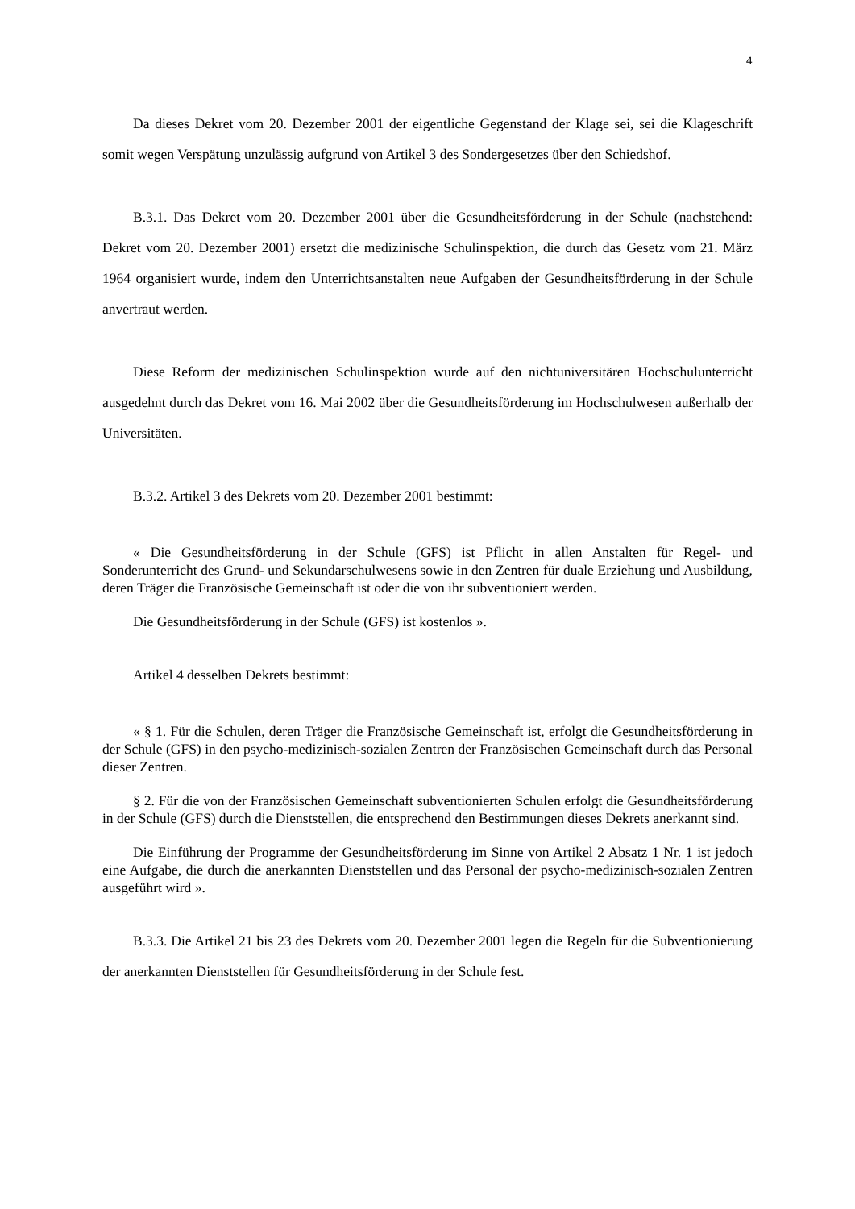4
Da dieses Dekret vom 20. Dezember 2001 der eigentliche Gegenstand der Klage sei, sei die Klageschrift somit wegen Verspätung unzulässig aufgrund von Artikel 3 des Sondergesetzes über den Schiedshof.
B.3.1. Das Dekret vom 20. Dezember 2001 über die Gesundheitsförderung in der Schule (nachstehend: Dekret vom 20. Dezember 2001) ersetzt die medizinische Schulinspektion, die durch das Gesetz vom 21. März 1964 organisiert wurde, indem den Unterrichtsanstalten neue Aufgaben der Gesundheitsförderung in der Schule anvertraut werden.
Diese Reform der medizinischen Schulinspektion wurde auf den nichtuniversitären Hochschulunterricht ausgedehnt durch das Dekret vom 16. Mai 2002 über die Gesundheitsförderung im Hochschulwesen außerhalb der Universitäten.
B.3.2. Artikel 3 des Dekrets vom 20. Dezember 2001 bestimmt:
« Die Gesundheitsförderung in der Schule (GFS) ist Pflicht in allen Anstalten für Regel- und Sonderunterricht des Grund- und Sekundarschulwesens sowie in den Zentren für duale Erziehung und Ausbildung, deren Träger die Französische Gemeinschaft ist oder die von ihr subventioniert werden.
Die Gesundheitsförderung in der Schule (GFS) ist kostenlos ».
Artikel 4 desselben Dekrets bestimmt:
« § 1. Für die Schulen, deren Träger die Französische Gemeinschaft ist, erfolgt die Gesundheitsförderung in der Schule (GFS) in den psycho-medizinisch-sozialen Zentren der Französischen Gemeinschaft durch das Personal dieser Zentren.
§ 2. Für die von der Französischen Gemeinschaft subventionierten Schulen erfolgt die Gesundheitsförderung in der Schule (GFS) durch die Dienststellen, die entsprechend den Bestimmungen dieses Dekrets anerkannt sind.
Die Einführung der Programme der Gesundheitsförderung im Sinne von Artikel 2 Absatz 1 Nr. 1 ist jedoch eine Aufgabe, die durch die anerkannten Dienststellen und das Personal der psycho-medizinisch-sozialen Zentren ausgeführt wird ».
B.3.3. Die Artikel 21 bis 23 des Dekrets vom 20. Dezember 2001 legen die Regeln für die Subventionierung der anerkannten Dienststellen für Gesundheitsförderung in der Schule fest.